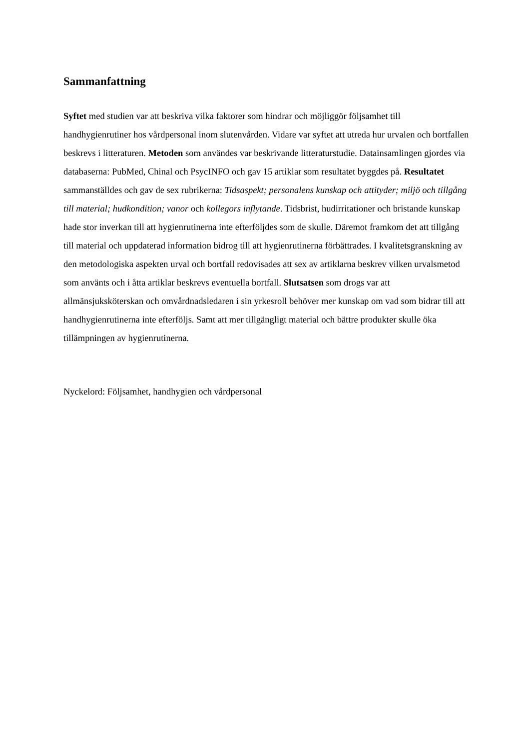Sammanfattning
Syftet med studien var att beskriva vilka faktorer som hindrar och möjliggör följsamhet till handhygienrutiner hos vårdpersonal inom slutenvården. Vidare var syftet att utreda hur urvalen och bortfallen beskrevs i litteraturen. Metoden som användes var beskrivande litteraturstudie. Datainsamlingen gjordes via databaserna: PubMed, Chinal och PsycINFO och gav 15 artiklar som resultatet byggdes på. Resultatet sammanställdes och gav de sex rubrikerna: Tidsaspekt; personalens kunskap och attityder; miljö och tillgång till material; hudkondition; vanor och kollegors inflytande. Tidsbrist, hudirritationer och bristande kunskap hade stor inverkan till att hygienrutinerna inte efterföljdes som de skulle. Däremot framkom det att tillgång till material och uppdaterad information bidrog till att hygienrutinerna förbättrades. I kvalitetsgranskning av den metodologiska aspekten urval och bortfall redovisades att sex av artiklarna beskrev vilken urvalsmetod som använts och i åtta artiklar beskrevs eventuella bortfall. Slutsatsen som drogs var att allmänsjuksköterskan och omvårdnadsledaren i sin yrkesroll behöver mer kunskap om vad som bidrar till att handhygienrutinerna inte efterföljs. Samt att mer tillgängligt material och bättre produkter skulle öka tillämpningen av hygienrutinerna.
Nyckelord: Följsamhet, handhygien och vårdpersonal